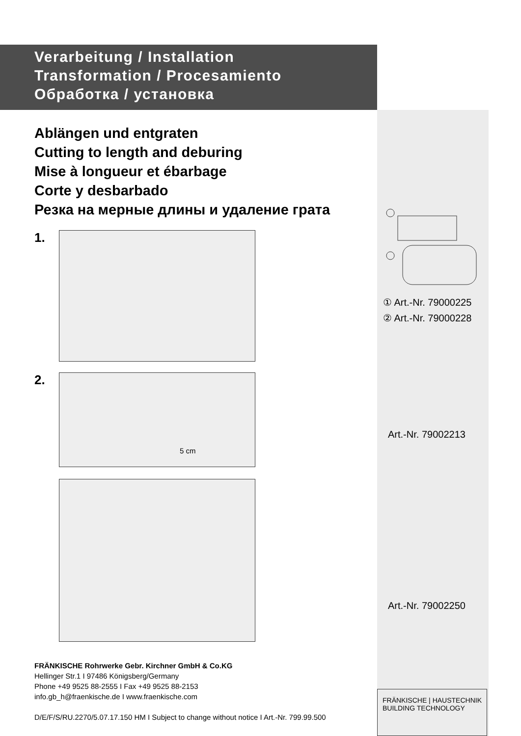Verarbeitung / Installation
Transformation / Procesamiento
Обработка / установка
Ablängen und entgraten
Cutting to length and deburing
Mise à longueur et ébarbage
Corte y desbarbado
Резка на мерные длины и удаление грата
1.
2.
5 cm
① Art.-Nr. 79000225
② Art.-Nr. 79000228
Art.-Nr. 79002213
Art.-Nr. 79002250
FRÄNKISCHE Rohrwerke Gebr. Kirchner GmbH & Co.KG
Hellinger Str.1 I 97486 Königsberg/Germany
Phone +49 9525 88-2555 I Fax +49 9525 88-2153
info.gb_h@fraenkische.de I www.fraenkische.com
D/E/F/S/RU.2270/5.07.17.150 HM I Subject to change without notice I Art.-Nr. 799.99.500
FRÄNKISCHE | HAUSTECHNIK
BUILDING TECHNOLOGY